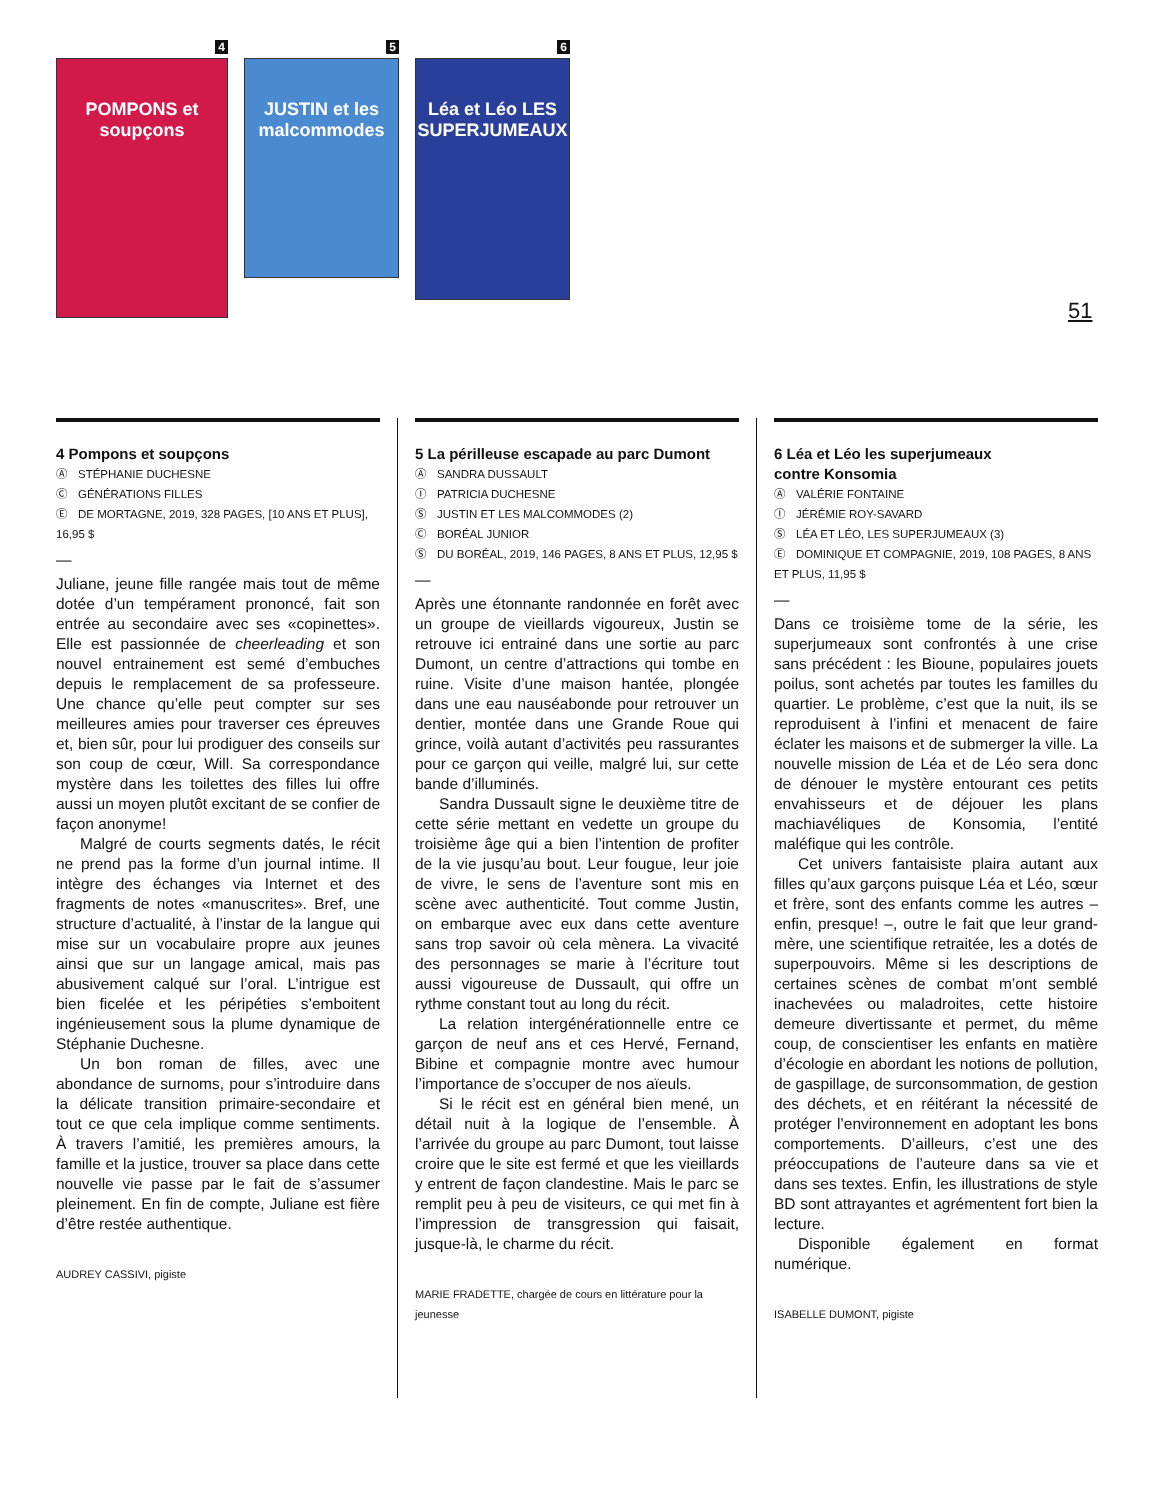4
POMPONS et soupçons
5
JUSTIN et les malcommodes
6
Léa et Léo LES SUPERJUMEAUX
51
4 Pompons et soupçons
Ⓐ STÉPHANIE DUCHESNE
Ⓒ GÉNÉRATIONS FILLES
Ⓔ DE MORTAGNE, 2019, 328 PAGES, [10 ANS ET PLUS], 16,95 $
—
Juliane, jeune fille rangée mais tout de même dotée d’un tempérament prononcé, fait son entrée au secondaire avec ses «copinettes». Elle est passionnée de cheerleading et son nouvel entrainement est semé d’embuches depuis le remplacement de sa professeure. Une chance qu’elle peut compter sur ses meilleures amies pour traverser ces épreuves et, bien sûr, pour lui prodiguer des conseils sur son coup de cœur, Will. Sa correspondance mystère dans les toilettes des filles lui offre aussi un moyen plutôt excitant de se confier de façon anonyme!
Malgré de courts segments datés, le récit ne prend pas la forme d’un journal intime. Il intègre des échanges via Internet et des fragments de notes «manuscrites». Bref, une structure d’actualité, à l’instar de la langue qui mise sur un vocabulaire propre aux jeunes ainsi que sur un langage amical, mais pas abusivement calqué sur l’oral. L’intrigue est bien ficelée et les péripéties s’emboitent ingénieusement sous la plume dynamique de Stéphanie Duchesne.
Un bon roman de filles, avec une abondance de surnoms, pour s’introduire dans la délicate transition primaire-secondaire et tout ce que cela implique comme sentiments. À travers l’amitié, les premières amours, la famille et la justice, trouver sa place dans cette nouvelle vie passe par le fait de s’assumer pleinement. En fin de compte, Juliane est fière d’être restée authentique.
AUDREY CASSIVI, pigiste
5 La périlleuse escapade au parc Dumont
Ⓐ SANDRA DUSSAULT
Ⓘ PATRICIA DUCHESNE
Ⓢ JUSTIN ET LES MALCOMMODES (2)
Ⓒ BORÉAL JUNIOR
Ⓢ DU BORÉAL, 2019, 146 PAGES, 8 ANS ET PLUS, 12,95 $
—
Après une étonnante randonnée en forêt avec un groupe de vieillards vigoureux, Justin se retrouve ici entrainé dans une sortie au parc Dumont, un centre d’attractions qui tombe en ruine. Visite d’une maison hantée, plongée dans une eau nauséabonde pour retrouver un dentier, montée dans une Grande Roue qui grince, voilà autant d’activités peu rassurantes pour ce garçon qui veille, malgré lui, sur cette bande d’illuminés.
Sandra Dussault signe le deuxième titre de cette série mettant en vedette un groupe du troisième âge qui a bien l’intention de profiter de la vie jusqu’au bout. Leur fougue, leur joie de vivre, le sens de l’aventure sont mis en scène avec authenticité. Tout comme Justin, on embarque avec eux dans cette aventure sans trop savoir où cela mènera. La vivacité des personnages se marie à l’écriture tout aussi vigoureuse de Dussault, qui offre un rythme constant tout au long du récit.
La relation intergénérationnelle entre ce garçon de neuf ans et ces Hervé, Fernand, Bibine et compagnie montre avec humour l’importance de s’occuper de nos aïeuls.
Si le récit est en général bien mené, un détail nuit à la logique de l’ensemble. À l’arrivée du groupe au parc Dumont, tout laisse croire que le site est fermé et que les vieillards y entrent de façon clandestine. Mais le parc se remplit peu à peu de visiteurs, ce qui met fin à l’impression de transgression qui faisait, jusque-là, le charme du récit.
MARIE FRADETTE, chargée de cours en littérature pour la jeunesse
6 Léa et Léo les superjumeaux
contre Konsomia
Ⓐ VALÉRIE FONTAINE
Ⓘ JÉRÉMIE ROY-SAVARD
Ⓢ LÉA ET LÉO, LES SUPERJUMEAUX (3)
Ⓔ DOMINIQUE ET COMPAGNIE, 2019, 108 PAGES, 8 ANS ET PLUS, 11,95 $
—
Dans ce troisième tome de la série, les superjumeaux sont confrontés à une crise sans précédent : les Bioune, populaires jouets poilus, sont achetés par toutes les familles du quartier. Le problème, c’est que la nuit, ils se reproduisent à l’infini et menacent de faire éclater les maisons et de submerger la ville. La nouvelle mission de Léa et de Léo sera donc de dénouer le mystère entourant ces petits envahisseurs et de déjouer les plans machiavéliques de Konsomia, l’entité maléfique qui les contrôle.
Cet univers fantaisiste plaira autant aux filles qu’aux garçons puisque Léa et Léo, sœur et frère, sont des enfants comme les autres – enfin, presque! –, outre le fait que leur grand-mère, une scientifique retraitée, les a dotés de superpouvoirs. Même si les descriptions de certaines scènes de combat m’ont semblé inachevées ou maladroites, cette histoire demeure divertissante et permet, du même coup, de conscientiser les enfants en matière d’écologie en abordant les notions de pollution, de gaspillage, de surconsommation, de gestion des déchets, et en réitérant la nécessité de protéger l’environnement en adoptant les bons comportements. D’ailleurs, c’est une des préoccupations de l’auteure dans sa vie et dans ses textes. Enfin, les illustrations de style BD sont attrayantes et agrémentent fort bien la lecture.
Disponible également en format numérique.
ISABELLE DUMONT, pigiste